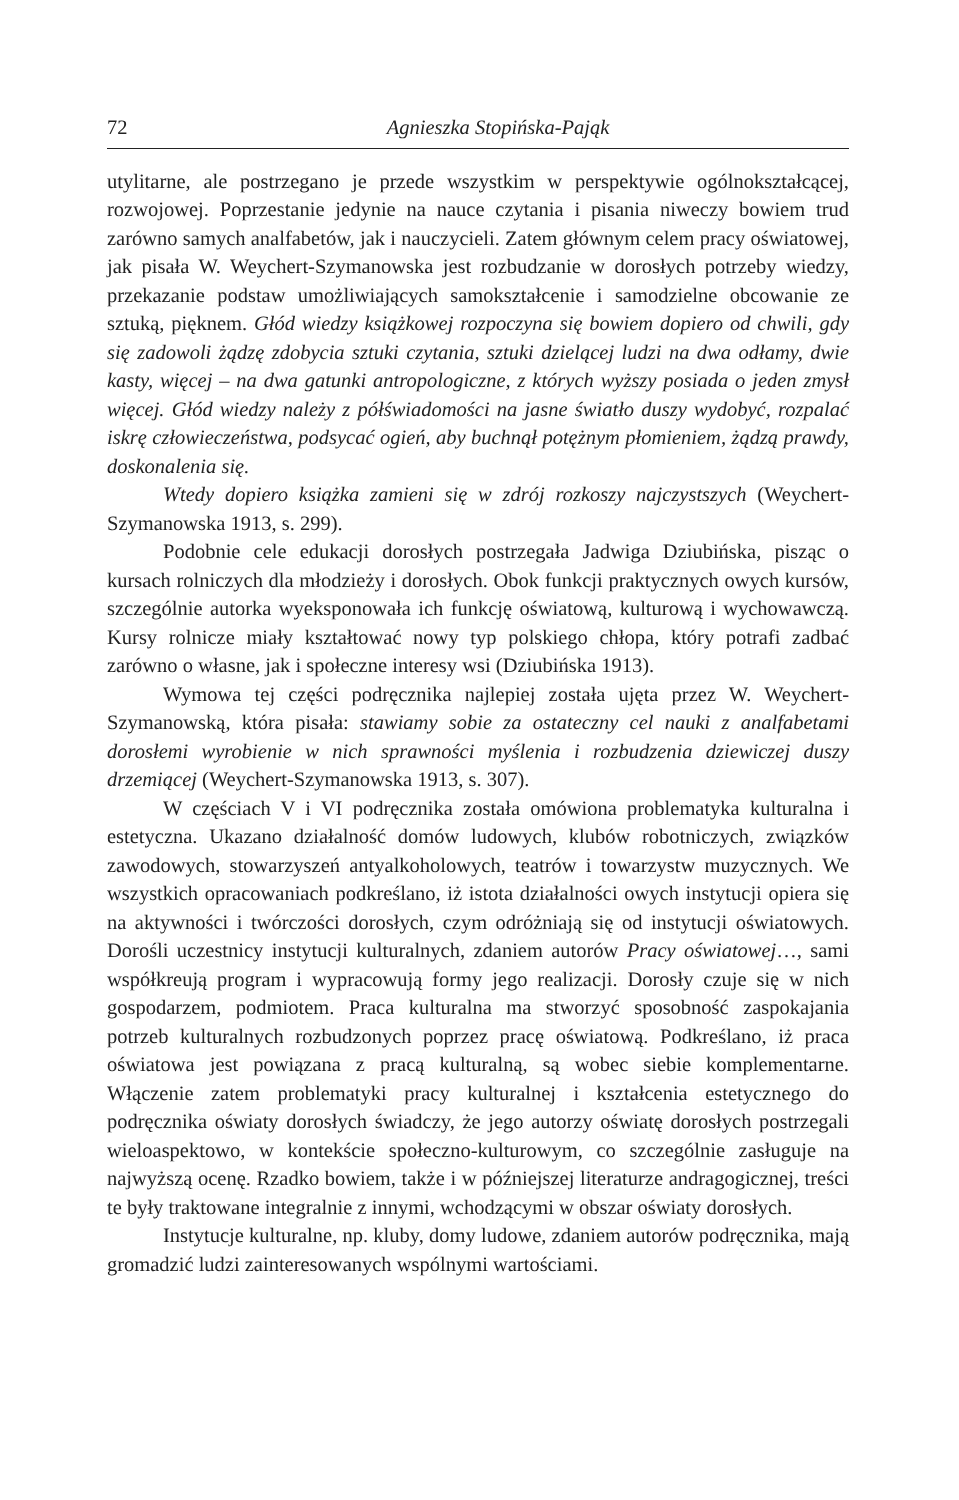72 Agnieszka Stopińska-Pająk
utylitarne, ale postrzegano je przede wszystkim w perspektywie ogólnokształcącej, rozwojowej. Poprzestanie jedynie na nauce czytania i pisania niweczy bowiem trud zarówno samych analfabetów, jak i nauczycieli. Zatem głównym celem pracy oświatowej, jak pisała W. Weychert-Szymanowska jest rozbudzanie w dorosłych potrzeby wiedzy, przekazanie podstaw umożliwiających samokształcenie i samodzielne obcowanie ze sztuką, pięknem. Głód wiedzy książkowej rozpoczyna się bowiem dopiero od chwili, gdy się zadowoli żądzę zdobycia sztuki czytania, sztuki dzielącej ludzi na dwa odłamy, dwie kasty, więcej – na dwa gatunki antropologiczne, z których wyższy posiada o jeden zmysł więcej. Głód wiedzy należy z półświadomości na jasne światło duszy wydobyć, rozpalać iskrę człowieczeństwa, podsycać ogień, aby buchnął potężnym płomieniem, żądzą prawdy, doskonalenia się.
Wtedy dopiero książka zamieni się w zdrój rozkoszy najczystszych (Weychert-Szymanowska 1913, s. 299).
Podobnie cele edukacji dorosłych postrzegała Jadwiga Dziubińska, pisząc o kursach rolniczych dla młodzieży i dorosłych. Obok funkcji praktycznych owych kursów, szczególnie autorka wyeksponowała ich funkcję oświatową, kulturową i wychowawczą. Kursy rolnicze miały kształtować nowy typ polskiego chłopa, który potrafi zadbać zarówno o własne, jak i społeczne interesy wsi (Dziubińska 1913).
Wymowa tej części podręcznika najlepiej została ujęta przez W. Weychert-Szymanowską, która pisała: stawiamy sobie za ostateczny cel nauki z analfabetami dorosłemi wyrobienie w nich sprawności myślenia i rozbudzenia dziewiczej duszy drzemiącej (Weychert-Szymanowska 1913, s. 307).
W częściach V i VI podręcznika została omówiona problematyka kulturalna i estetyczna. Ukazano działalność domów ludowych, klubów robotniczych, związków zawodowych, stowarzyszeń antyalkoholowych, teatrów i towarzystw muzycznych. We wszystkich opracowaniach podkreślano, iż istota działalności owych instytucji opiera się na aktywności i twórczości dorosłych, czym odróżniają się od instytucji oświatowych. Dorośli uczestnicy instytucji kulturalnych, zdaniem autorów Pracy oświatowej…, sami współkreują program i wypracowują formy jego realizacji. Dorosły czuje się w nich gospodarzem, podmiotem. Praca kulturalna ma stworzyć sposobność zaspokajania potrzeb kulturalnych rozbudzonych poprzez pracę oświatową. Podkreślano, iż praca oświatowa jest powiązana z pracą kulturalną, są wobec siebie komplementarne. Włączenie zatem problematyki pracy kulturalnej i kształcenia estetycznego do podręcznika oświaty dorosłych świadczy, że jego autorzy oświatę dorosłych postrzegali wieloaspektowo, w kontekście społeczno-kulturowym, co szczególnie zasługuje na najwyższą ocenę. Rzadko bowiem, także i w późniejszej literaturze andragogicznej, treści te były traktowane integralnie z innymi, wchodzącymi w obszar oświaty dorosłych.
Instytucje kulturalne, np. kluby, domy ludowe, zdaniem autorów podręcznika, mają gromadzić ludzi zainteresowanych wspólnymi wartościami.